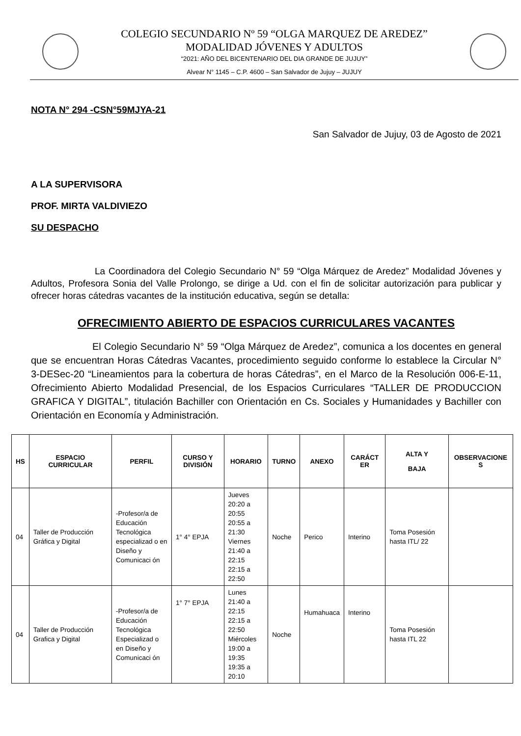COLEGIO SECUNDARIO Nº 59 “OLGA MARQUEZ DE AREDEZ”
MODALIDAD JÓVENES Y ADULTOS
“2021: AÑO DEL BICENTENARIO DEL DIA GRANDE DE JUJUY”
Alvear N° 1145 – C.P. 4600 – San Salvador de Jujuy – JUJUY
NOTA N° 294 -CSN°59MJYA-21
San Salvador de Jujuy, 03 de Agosto de 2021
A LA SUPERVISORA
PROF. MIRTA VALDIVIEZO
SU DESPACHO
La Coordinadora del Colegio Secundario N° 59 “Olga Márquez de Aredez” Modalidad Jóvenes y Adultos, Profesora Sonia del Valle Prolongo, se dirige a Ud. con el fin de solicitar autorización para publicar y ofrecer horas cátedras vacantes de la institución educativa, según se detalla:
OFRECIMIENTO ABIERTO DE ESPACIOS CURRICULARES VACANTES
El Colegio Secundario N° 59 “Olga Márquez de Aredez”, comunica a los docentes en general que se encuentran Horas Cátedras Vacantes, procedimiento seguido conforme lo establece la Circular N° 3-DESec-20 “Lineamientos para la cobertura de horas Cátedras”, en el Marco de la Resolución 006-E-11, Ofrecimiento Abierto Modalidad Presencial, de los Espacios Curriculares “TALLER DE PRODUCCION GRAFICA Y DIGITAL”, titulación Bachiller con Orientación en Cs. Sociales y Humanidades y Bachiller con Orientación en Economía y Administración.
| HS | ESPACIO CURRICULAR | PERFIL | CURSO Y DIVISIÓN | HORARIO | TURNO | ANEXO | CARÁCT ER | ALTA Y BAJA | OBSERVACIONE S |
| --- | --- | --- | --- | --- | --- | --- | --- | --- | --- |
| 04 | Taller de Producción Gráfica y Digital | -Profesor/a de Educación Tecnológica especializad o en Diseño y Comunicaci ón | 1° 4° EPJA | Jueves 20:20 a 20:55 20:55 a 21:30 Viernes 21:40 a 22:15 22:15 a 22:50 | Noche | Perico | Interino | Toma Posesión hasta ITL/ 22 | |
| 04 | Taller de Producción Grafica y Digital | -Profesor/a de Educación Tecnológica Especializad o en Diseño y Comunicaci ón | 1° 7° EPJA | Lunes 21:40 a 22:15 22:15 a 22:50 Miércoles 19:00 a 19:35 19:35 a 20:10 | Noche | Humahuaca | Interino | Toma Posesión hasta ITL 22 | |